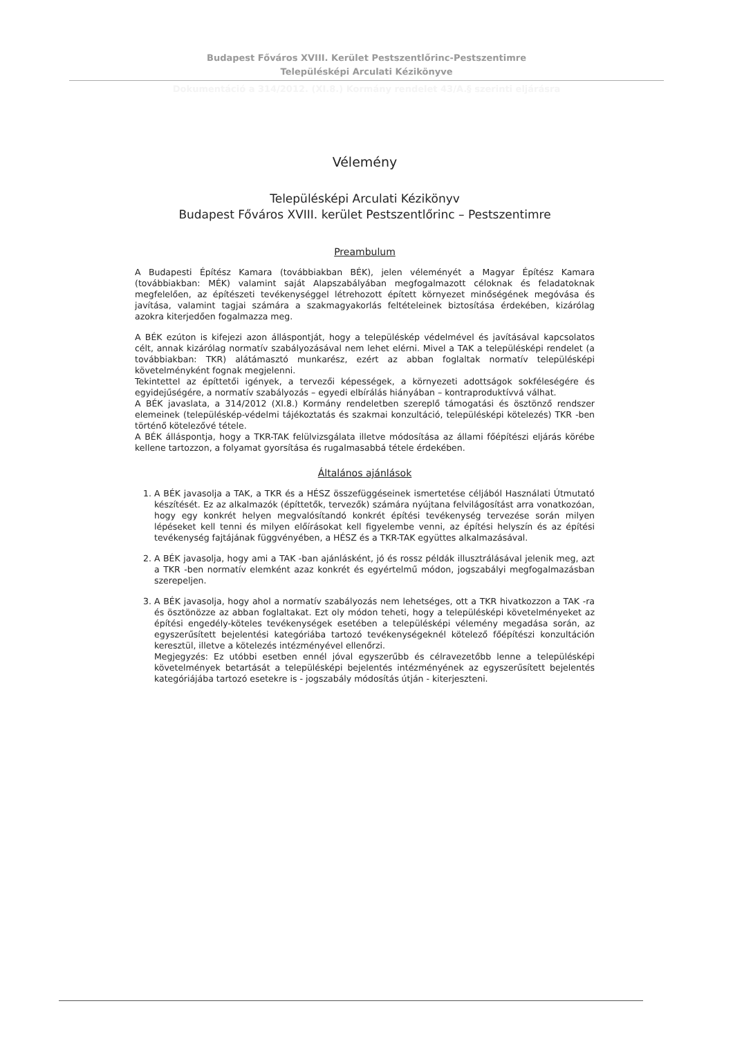Budapest Főváros XVIII. Kerület Pestszentlőrinc-Pestszentimre
Településképi Arculati Kézikönyve
Dokumentáció a 314/2012. (XI.8.) Kormány rendelet 43/A.§ szerinti eljárásra
Vélemény
Településképi Arculati Kézikönyv
Budapest Főváros XVIII. kerület Pestszentlőrinc – Pestszentimre
Preambulum
A Budapesti Építész Kamara (továbbiakban BÉK), jelen véleményét a Magyar Építész Kamara (továbbiakban: MÉK) valamint saját Alapszabályában megfogalmazott céloknak és feladatoknak megfelelően, az építészeti tevékenységgel létrehozott épített környezet minőségének megóvása és javítása, valamint tagjai számára a szakmagyakorlás feltételeinek biztosítása érdekében, kizárólag azokra kiterjedően fogalmazza meg.
A BÉK ezúton is kifejezi azon álláspontját, hogy a településkép védelmével és javításával kapcsolatos célt, annak kizárólag normatív szabályozásával nem lehet elérni. Mivel a TAK a településképi rendelet (a továbbiakban: TKR) alátámasztó munkarész, ezért az abban foglaltak normatív településképi követelményként fognak megjelenni.
Tekintettel az építtetői igények, a tervezői képességek, a környezeti adottságok sokféleségére és egyidejűségére, a normatív szabályozás – egyedi elbírálás hiányában – kontraproduktívvá válhat.
A BÉK javaslata, a 314/2012 (XI.8.) Kormány rendeletben szereplő támogatási és ösztönző rendszer elemeinek (településkép-védelmi tájékoztatás és szakmai konzultáció, településképi kötelezés) TKR -ben történő kötelezővé tétele.
A BÉK álláspontja, hogy a TKR-TAK felülvizsgálata illetve módosítása az állami főépítészi eljárás körébe kellene tartozzon, a folyamat gyorsítása és rugalmasabbá tétele érdekében.
Általános ajánlások
1. A BÉK javasolja a TAK, a TKR és a HÉSZ összefüggéseinek ismertetése céljából Használati Útmutató készítését. Ez az alkalmazók (építtetők, tervezők) számára nyújtana felvilágosítást arra vonatkozóan, hogy egy konkrét helyen megvalósítandó konkrét építési tevékenység tervezése során milyen lépéseket kell tenni és milyen előírásokat kell figyelembe venni, az építési helyszín és az építési tevékenység fajtájának függvényében, a HÉSZ és a TKR-TAK együttes alkalmazásával.
2. A BÉK javasolja, hogy ami a TAK -ban ajánlásként, jó és rossz példák illusztrálásával jelenik meg, azt a TKR -ben normatív elemként azaz konkrét és egyértelmű módon, jogszabályi megfogalmazásban szerepeljen.
3. A BÉK javasolja, hogy ahol a normatív szabályozás nem lehetséges, ott a TKR hivatkozzon a TAK -ra és ösztönözze az abban foglaltakat. Ezt oly módon teheti, hogy a településképi követelményeket az építési engedély-köteles tevékenységek esetében a településképi vélemény megadása során, az egyszerűsített bejelentési kategóriába tartozó tevékenységeknél kötelező főépítészi konzultáción keresztül, illetve a kötelezés intézményével ellenőrzi.
Megjegyzés: Ez utóbbi esetben ennél jóval egyszerűbb és célravezetőbb lenne a településképi követelmények betartását a településképi bejelentés intézményének az egyszerűsített bejelentés kategóriájába tartozó esetekre is - jogszabály módosítás útján - kiterjeszteni.